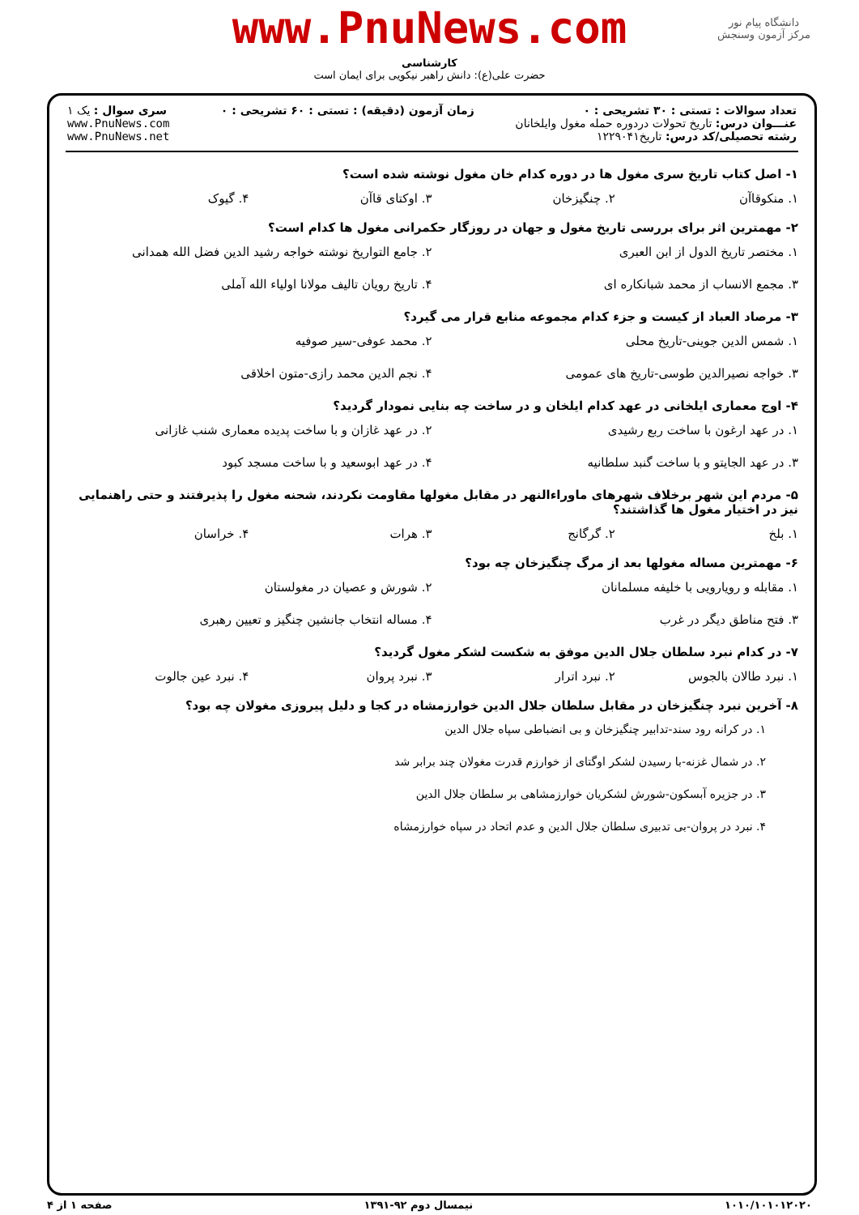www.PnuNews.com
کارشناسی
حضرت علی(ع): دانش راهبر نیکویی برای ایمان است
دانشگاه پیام نور
مرکز آزمون وسنجش
| تعداد سوالات : تستی : ۳۰ تشریحی : ۰ عنـــوان درس: تاریخ تحولات دردوره حمله مغول وایلخانان رشته تحصیلی/کد درس: تاریخ۱۲۲۹۰۴۱ | زمان آزمون (دقیقه) : تستی : ۶۰ تشریحی : ۰ | سری سوال : یک ۱ www.PnuNews.com www.PnuNews.net |
۱- اصل کتاب تاریخ سری مغول ها در دوره کدام خان مغول نوشته شده است؟
۱. منکوقاآن ۲. چنگیزخان ۳. اوکتای قاآن ۴. گیوک
۲- مهمترین اثر برای بررسی تاریخ مغول و جهان در روزگار حکمرانی مغول ها کدام است؟
۱. مختصر تاریخ الدول از ابن العبری ۲. جامع التواریخ نوشته خواجه رشید الدین فضل الله همدانی
۳. مجمع الانساب از محمد شبانکاره ای ۴. تاریخ رویان تالیف مولانا اولیاء الله آملی
۳- مرصاد العباد از کیست و جزء کدام مجموعه منابع قرار می گیرد؟
۱. شمس الدین جوینی-تاریخ محلی ۲. محمد عوفی-سیر صوفیه
۳. خواجه نصیرالدین طوسی-تاریخ های عمومی ۴. نجم الدین محمد رازی-متون اخلاقی
۴- اوج معماری ایلخانی در عهد کدام ایلخان و در ساخت چه بنایی نمودار گردید؟
۱. در عهد ارغون با ساخت ربع رشیدی ۲. در عهد غازان و با ساخت پدیده معماری شنب غازانی
۳. در عهد الجایتو و با ساخت گنبد سلطانیه ۴. در عهد ابوسعید و با ساخت مسجد کبود
۵- مردم این شهر برخلاف شهرهای ماوراءالنهر در مقابل مغولها مقاومت نکردند، شحنه مغول را پذیرفتند و حتی راهنمایی نیز در اختیار مغول ها گذاشتند؟
۱. بلخ ۲. گرگانج ۳. هرات ۴. خراسان
۶- مهمترین مساله مغولها بعد از مرگ چنگیزخان چه بود؟
۱. مقابله و رویارویی با خلیفه مسلمانان ۲. شورش و عصیان در مغولستان
۳. فتح مناطق دیگر در غرب ۴. مساله انتخاب جانشین چنگیز و تعیین رهبری
۷- در کدام نبرد سلطان جلال الدین موفق به شکست لشکر مغول گردید؟
۱. نبرد طالان بالجوس ۲. نبرد اترار ۳. نبرد پروان ۴. نبرد عین جالوت
۸- آخرین نبرد چنگیزخان در مقابل سلطان جلال الدین خوارزمشاه در کجا و دلیل پیروزی مغولان چه بود؟
۱. در کرانه رود سند-تدابیر چنگیزخان و بی انضباطی سپاه جلال الدین
۲. در شمال غزنه-با رسیدن لشکر اوگتای از خوارزم قدرت مغولان چند برابر شد
۳. در جزیره آبسکون-شورش لشکریان خوارزمشاهی بر سلطان جلال الدین
۴. نبرد در پروان-بی تدبیری سلطان جلال الدین و عدم اتحاد در سپاه خوارزمشاه
۱۰۱۰/۱۰۱۰۱۲۰۲۰ نیمسال دوم ۹۲-۱۳۹۱ صفحه ۱ از ۴